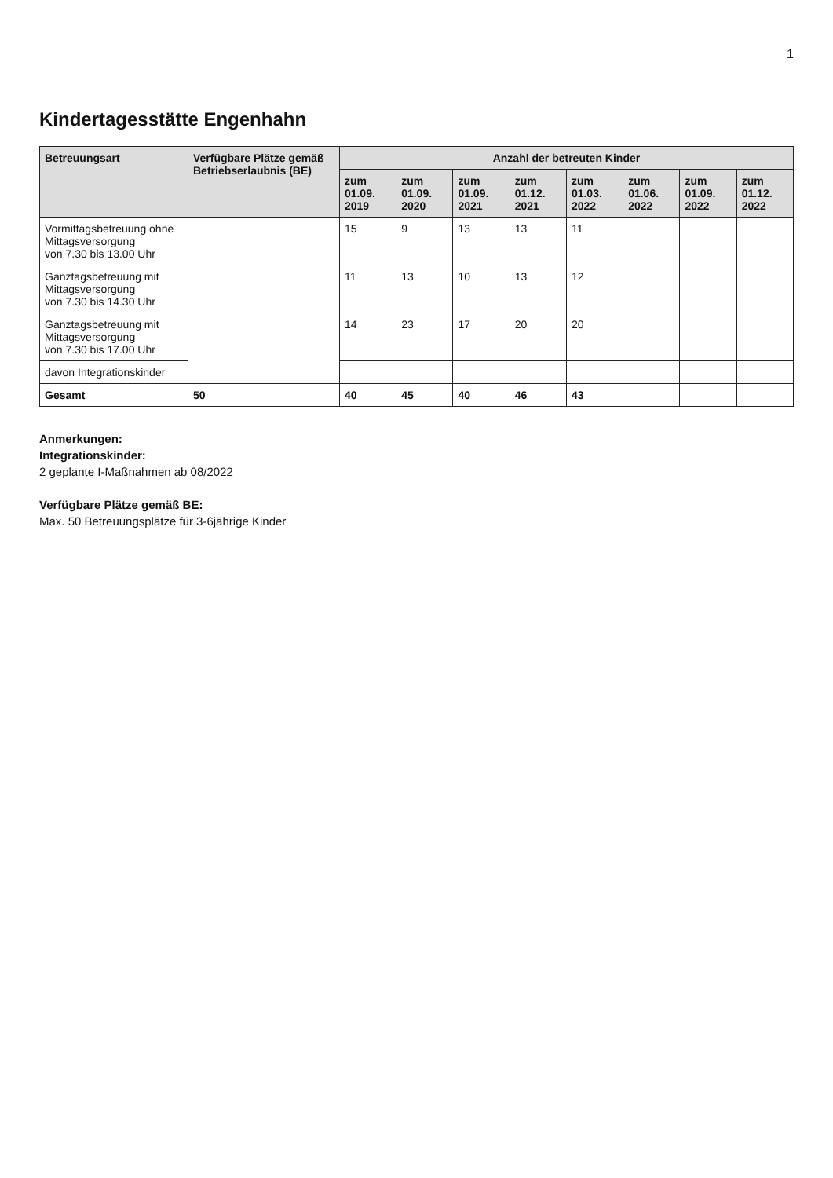1
Kindertagesstätte Engenhahn
| Betreuungsart | Verfügbare Plätze gemäß Betriebserlaubnis (BE) | Anzahl der betreuten Kinder | | | | | | | |
| --- | --- | --- | --- | --- | --- | --- | --- | --- | --- |
| | | zum 01.09. 2019 | zum 01.09. 2020 | zum 01.09. 2021 | zum 01.12. 2021 | zum 01.03. 2022 | zum 01.06. 2022 | zum 01.09. 2022 | zum 01.12. 2022 |
| Vormittagsbetreuung ohne Mittagsversorgung von 7.30 bis 13.00 Uhr | | 15 | 9 | 13 | 13 | 11 | | | |
| Ganztagsbetreuung mit Mittagsversorgung von 7.30 bis 14.30 Uhr | | 11 | 13 | 10 | 13 | 12 | | | |
| Ganztagsbetreuung mit Mittagsversorgung von 7.30 bis 17.00 Uhr | | 14 | 23 | 17 | 20 | 20 | | | |
| davon Integrationskinder | | | | | | | | | |
| Gesamt | 50 | 40 | 45 | 40 | 46 | 43 | | | |
Anmerkungen:
Integrationskinder:
2 geplante I-Maßnahmen ab 08/2022
Verfügbare Plätze gemäß BE:
Max. 50 Betreuungsplätze für 3-6jährige Kinder